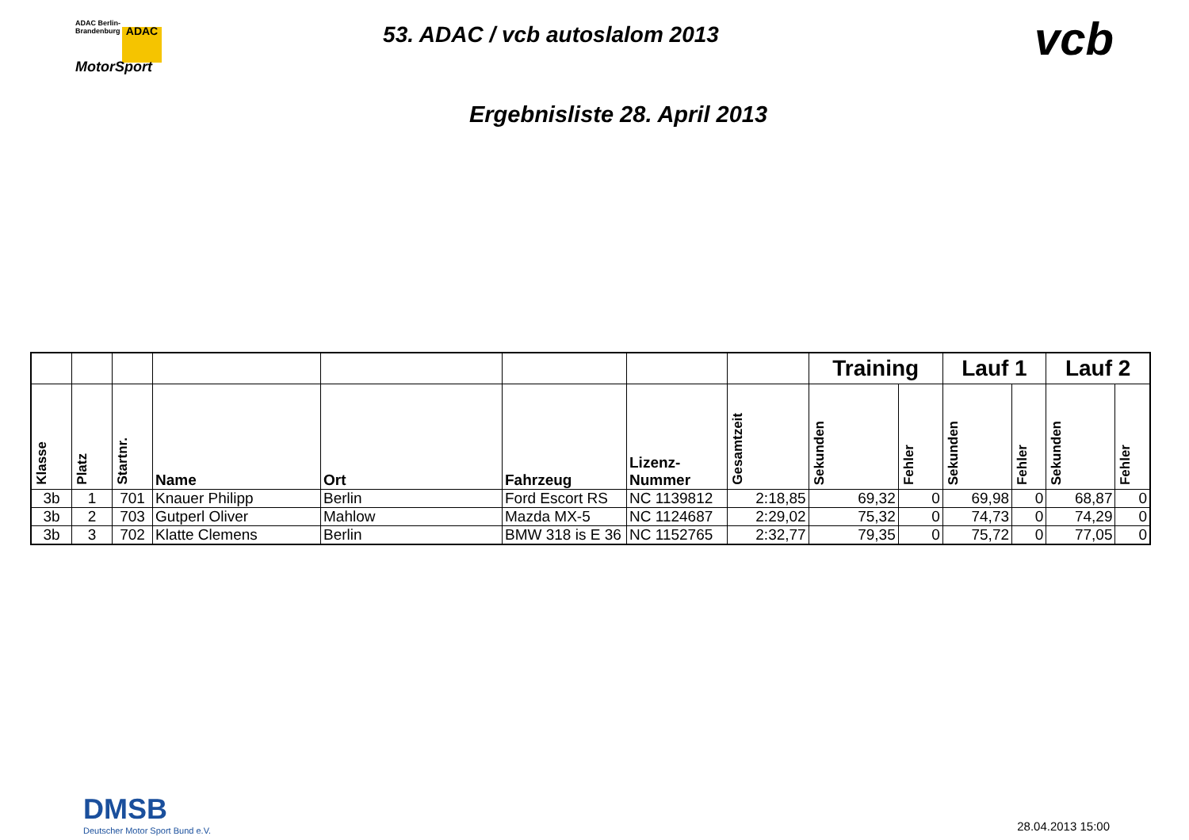ADAC Berlin-
Brandenburg ADAC
MotorSport
53. ADAC / vcb autoslalom 2013
vcb
Ergebnisliste 28. April 2013
| | | | | | | | | Training | | Lauf 1 | | Lauf 2 | |
| --- | --- | --- | --- | --- | --- | --- | --- | --- | --- | --- | --- | --- | --- |
| Klasse | Platz | Startnr. | Name | Ort | Fahrzeug | Lizenz- Nummer | Gesamtzeit | Sekunden | Fehler | Sekunden | Fehler | Sekunden | Fehler |
| 3b | 1 | 701 | Knauer Philipp | Berlin | Ford Escort RS | NC 1139812 | 2:18,85 | 69,32 | 0 | 69,98 | 0 | 68,87 | 0 |
| 3b | 2 | 703 | Gutperl Oliver | Mahlow | Mazda MX-5 | NC 1124687 | 2:29,02 | 75,32 | 0 | 74,73 | 0 | 74,29 | 0 |
| 3b | 3 | 702 | Klatte Clemens | Berlin | BMW 318 is E 36 | NC 1152765 | 2:32,77 | 79,35 | 0 | 75,72 | 0 | 77,05 | 0 |
DMSB
Deutscher Motor Sport Bund e.V.
28.04.2013 15:00